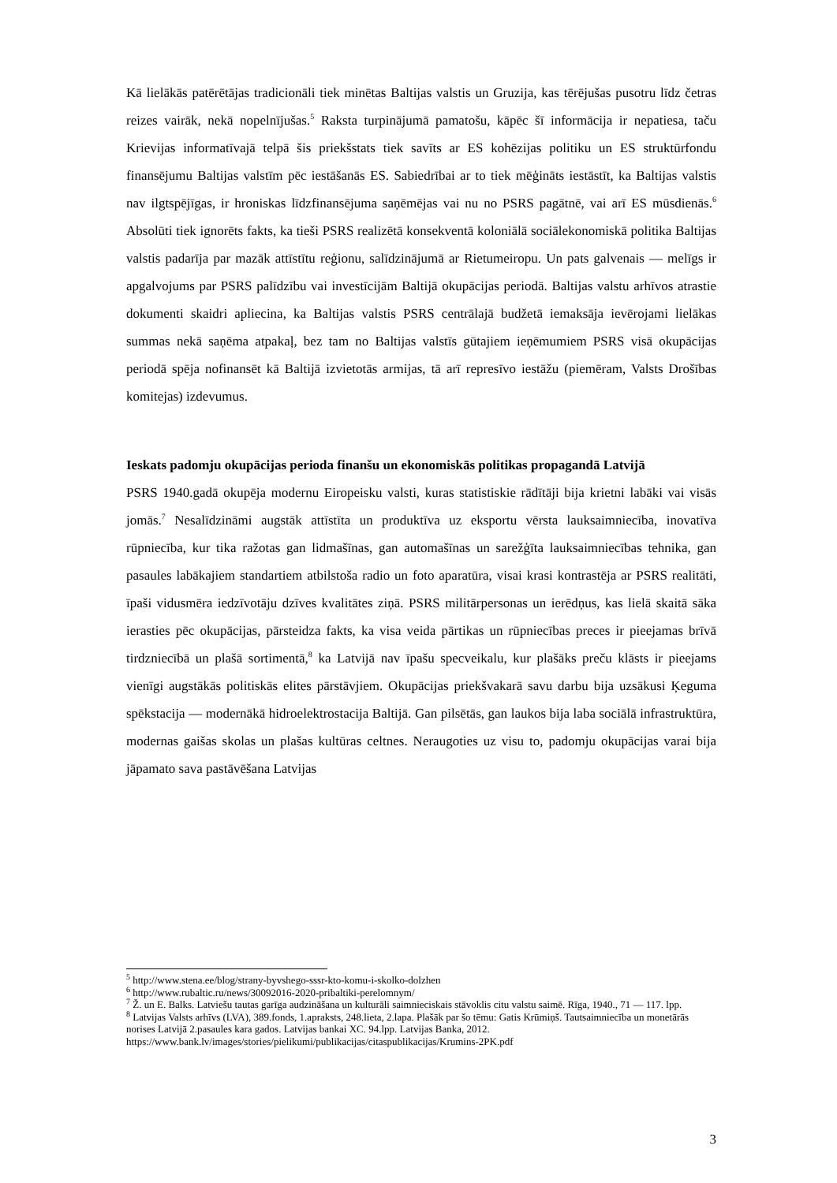Kā lielākās patērētājas tradicionāli tiek minētas Baltijas valstis un Gruzija, kas tērējušas pusotru līdz četras reizes vairāk, nekā nopelnījušas.<sup>5</sup> Raksta turpinājumā pamatošu, kāpēc šī informācija ir nepatiesa, taču Krievijas informatīvajā telpā šis priekšstats tiek savīts ar ES kohēzijas politiku un ES struktūrfondu finansējumu Baltijas valstīm pēc iestāšanās ES. Sabiedrībai ar to tiek mēģināts iestāstīt, ka Baltijas valstis nav ilgtspējīgas, ir hroniskas līdzfinansējuma saņēmējas vai nu no PSRS pagātnē, vai arī ES mūsdienās.<sup>6</sup> Absolūti tiek ignorēts fakts, ka tieši PSRS realizētā konsekventā koloniālā sociālekonomiskā politika Baltijas valstis padarīja par mazāk attīstītu reģionu, salīdzinājumā ar Rietumeiropu. Un pats galvenais — melīgs ir apgalvojums par PSRS palīdzību vai investīcijām Baltijā okupācijas periodā. Baltijas valstu arhīvos atrastie dokumenti skaidri apliecina, ka Baltijas valstis PSRS centrālajā budžetā iemaksāja ievērojami lielākas summas nekā saņēma atpakaļ, bez tam no Baltijas valstīs gūtajiem ieņēmumiem PSRS visā okupācijas periodā spēja nofinansēt kā Baltijā izvietotās armijas, tā arī represīvo iestāžu (piemēram, Valsts Drošības komitejas) izdevumus.
Ieskats padomju okupācijas perioda finanšu un ekonomiskās politikas propagandā Latvijā
PSRS 1940.gadā okupēja modernu Eiropeisku valsti, kuras statistiskie rādītāji bija krietni labāki vai visās jomās.<sup>7</sup> Nesalīdzināmi augstāk attīstīta un produktīva uz eksportu vērsta lauksaimniecība, inovatīva rūpniecība, kur tika ražotas gan lidmašīnas, gan automašīnas un sarežģīta lauksaimniecības tehnika, gan pasaules labākajiem standartiem atbilstoša radio un foto aparatūra, visai krasi kontrastēja ar PSRS realitāti, īpaši vidusmēra iedzīvotāju dzīves kvalitātes ziņā. PSRS militārpersonas un ierēdņus, kas lielā skaitā sāka ierasties pēc okupācijas, pārsteidza fakts, ka visa veida pārtikas un rūpniecības preces ir pieejamas brīvā tirdzniecībā un plašā sortimentā,<sup>8</sup> ka Latvijā nav īpašu specveikalu, kur plašāks preču klāsts ir pieejams vienīgi augstākās politiskās elites pārstāvjiem. Okupācijas priekšvakarā savu darbu bija uzsākusi Ķeguma spēkstacija — modernākā hidroelektrostacija Baltijā. Gan pilsētās, gan laukos bija laba sociālā infrastruktūra, modernas gaišas skolas un plašas kultūras celtnes. Neraugoties uz visu to, padomju okupācijas varai bija jāpamato sava pastāvēšana Latvijas
<sup>5</sup> http://www.stena.ee/blog/strany-byvshego-sssr-kto-komu-i-skolko-dolzhen
<sup>6</sup> http://www.rubaltic.ru/news/30092016-2020-pribaltiki-perelomnym/
<sup>7</sup> Ž. un E. Balks. Latviešu tautas garīga audzināšana un kulturāli saimnieciskais stāvoklis citu valstu saimē. Rīga, 1940., 71 — 117. lpp.
<sup>8</sup> Latvijas Valsts arhīvs (LVA), 389.fonds, 1.apraksts, 248.lieta, 2.lapa. Plašāk par šo tēmu: Gatis Krūmiņš. Tautsaimniecība un monetārās norises Latvijā 2.pasaules kara gados. Latvijas bankai XC. 94.lpp. Latvijas Banka, 2012. https://www.bank.lv/images/stories/pielikumi/publikacijas/citaspublikacijas/Krumins-2PK.pdf
3